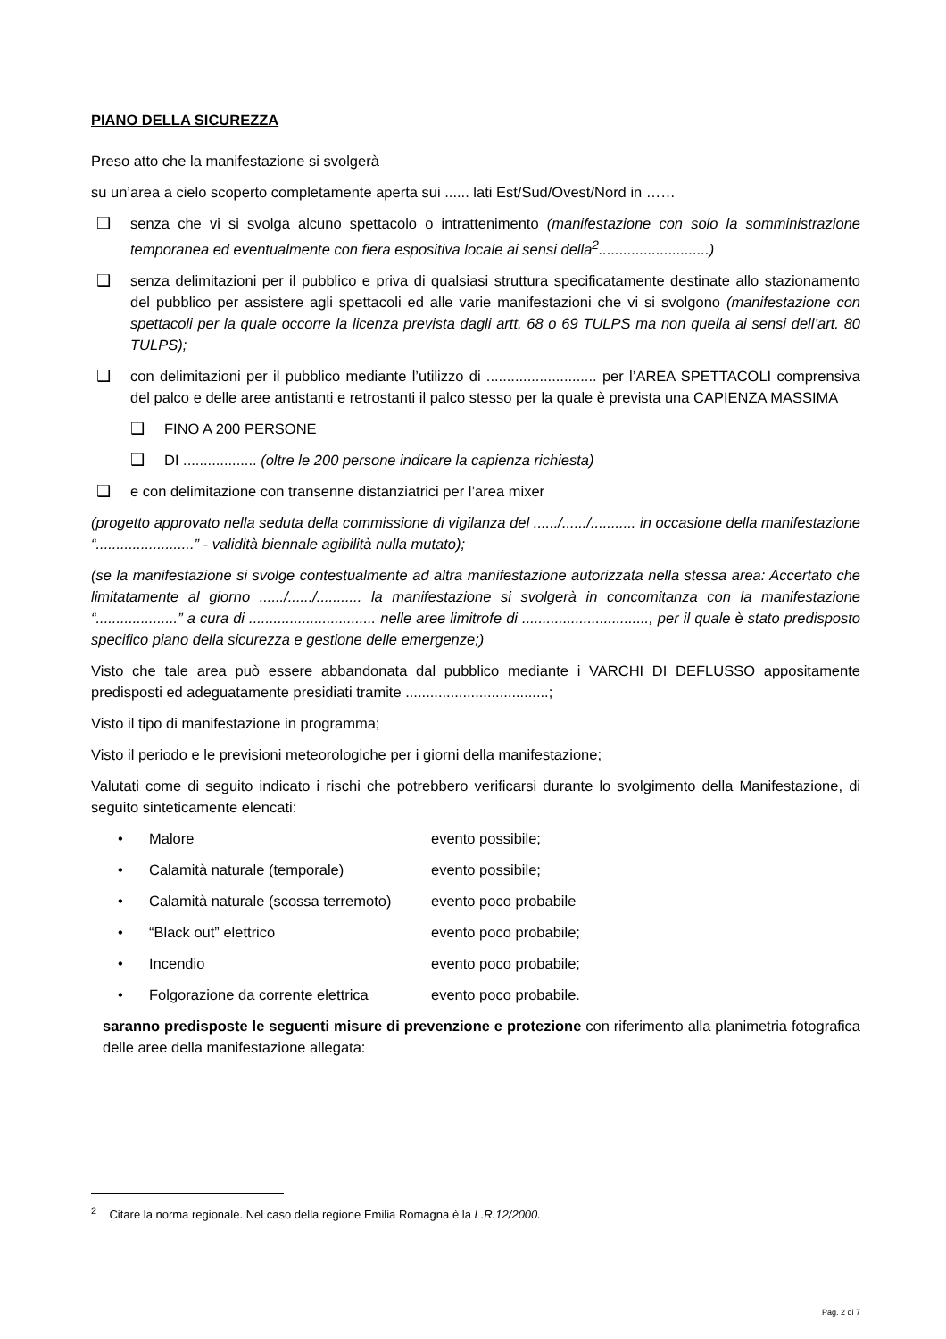PIANO DELLA SICUREZZA
Preso atto che la manifestazione si svolgerà
su un’area a cielo scoperto completamente aperta sui ...... lati Est/Sud/Ovest/Nord in ……
❑ senza che vi si svolga alcuno spettacolo o intrattenimento (manifestazione con solo la somministrazione temporanea ed eventualmente con fiera espositiva locale ai sensi della<sup>2</sup>...........................)
❑ senza delimitazioni per il pubblico e priva di qualsiasi struttura specificatamente destinate allo stazionamento del pubblico per assistere agli spettacoli ed alle varie manifestazioni che vi si svolgono (manifestazione con spettacoli per la quale occorre la licenza prevista dagli artt. 68 o 69 TULPS ma non quella ai sensi dell’art. 80 TULPS);
❑ con delimitazioni per il pubblico mediante l’utilizzo di ........................... per l’AREA SPETTACOLI comprensiva del palco e delle aree antistanti e retrostanti il palco stesso per la quale è prevista una CAPIENZA MASSIMA
❑ FINO A 200 PERSONE
❑ DI .................. (oltre le 200 persone indicare la capienza richiesta)
❑ e con delimitazione con transenne distanziatrici per l’area mixer
(progetto approvato nella seduta della commissione di vigilanza del ....../....../........... in occasione della manifestazione “........................” - validità biennale agibilità nulla mutato);
(se la manifestazione si svolge contestualmente ad altra manifestazione autorizzata nella stessa area: Accertato che limitatamente al giorno ....../....../........... la manifestazione si svolgerà in concomitanza con la manifestazione “....................” a cura di ............................... nelle aree limitrofe di ..............................., per il quale è stato predisposto specifico piano della sicurezza e gestione delle emergenze;)
Visto che tale area può essere abbandonata dal pubblico mediante i VARCHI DI DEFLUSSO appositamente predisposti ed adeguatamente presidiati tramite ...................................;
Visto il tipo di manifestazione in programma;
Visto il periodo e le previsioni meteorologiche per i giorni della manifestazione;
Valutati come di seguito indicato i rischi che potrebbero verificarsi durante lo svolgimento della Manifestazione, di seguito sinteticamente elencati:
• Malore evento possibile;
• Calamità naturale (temporale) evento possibile;
• Calamità naturale (scossa terremoto) evento poco probabile
• “Black out” elettrico evento poco probabile;
• Incendio evento poco probabile;
• Folgorazione da corrente elettrica evento poco probabile.
saranno predisposte le seguenti misure di prevenzione e protezione con riferimento alla planimetria fotografica delle aree della manifestazione allegata:
<sup>2</sup> Citare la norma regionale. Nel caso della regione Emilia Romagna è la L.R.12/2000.
Pag. 2 di 7